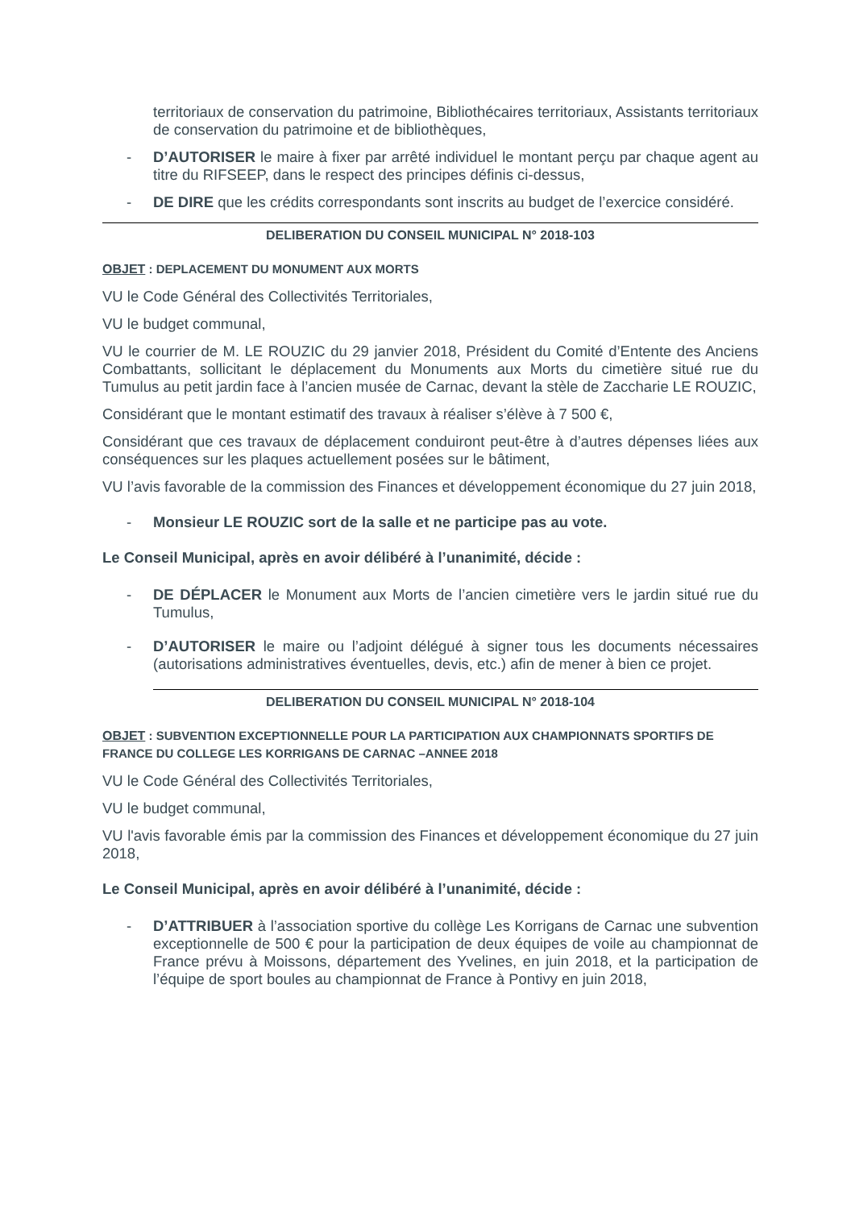territoriaux de conservation du patrimoine, Bibliothécaires territoriaux, Assistants territoriaux de conservation du patrimoine et de bibliothèques,
- D’AUTORISER le maire à fixer par arrêté individuel le montant perçu par chaque agent au titre du RIFSEEP, dans le respect des principes définis ci-dessus,
- DE DIRE que les crédits correspondants sont inscrits au budget de l’exercice considéré.
DELIBERATION DU CONSEIL MUNICIPAL N° 2018-103
OBJET : DEPLACEMENT DU MONUMENT AUX MORTS
VU le Code Général des Collectivités Territoriales,
VU le budget communal,
VU le courrier de M. LE ROUZIC du 29 janvier 2018, Président du Comité d’Entente des Anciens Combattants, sollicitant le déplacement du Monuments aux Morts du cimetière situé rue du Tumulus au petit jardin face à l’ancien musée de Carnac, devant la stèle de Zaccharie LE ROUZIC,
Considérant que le montant estimatif des travaux à réaliser s’élève à 7 500 €,
Considérant que ces travaux de déplacement conduiront peut-être à d’autres dépenses liées aux conséquences sur les plaques actuellement posées sur le bâtiment,
VU l’avis favorable de la commission des Finances et développement économique du 27 juin 2018,
- Monsieur LE ROUZIC sort de la salle et ne participe pas au vote.
Le Conseil Municipal, après en avoir délibéré à l’unanimité, décide :
- DE DÉPLACER le Monument aux Morts de l’ancien cimetière vers le jardin situé rue du Tumulus,
- D’AUTORISER le maire ou l’adjoint délégué à signer tous les documents nécessaires (autorisations administratives éventuelles, devis, etc.) afin de mener à bien ce projet.
DELIBERATION DU CONSEIL MUNICIPAL N° 2018-104
OBJET : SUBVENTION EXCEPTIONNELLE POUR LA PARTICIPATION AUX CHAMPIONNATS SPORTIFS DE FRANCE DU COLLEGE LES KORRIGANS DE CARNAC –ANNEE 2018
VU le Code Général des Collectivités Territoriales,
VU le budget communal,
VU l'avis favorable émis par la commission des Finances et développement économique du 27 juin 2018,
Le Conseil Municipal, après en avoir délibéré à l’unanimité, décide :
- D’ATTRIBUER à l’association sportive du collège Les Korrigans de Carnac une subvention exceptionnelle de 500 € pour la participation de deux équipes de voile au championnat de France prévu à Moissons, département des Yvelines, en juin 2018, et la participation de l’équipe de sport boules au championnat de France à Pontivy en juin 2018,